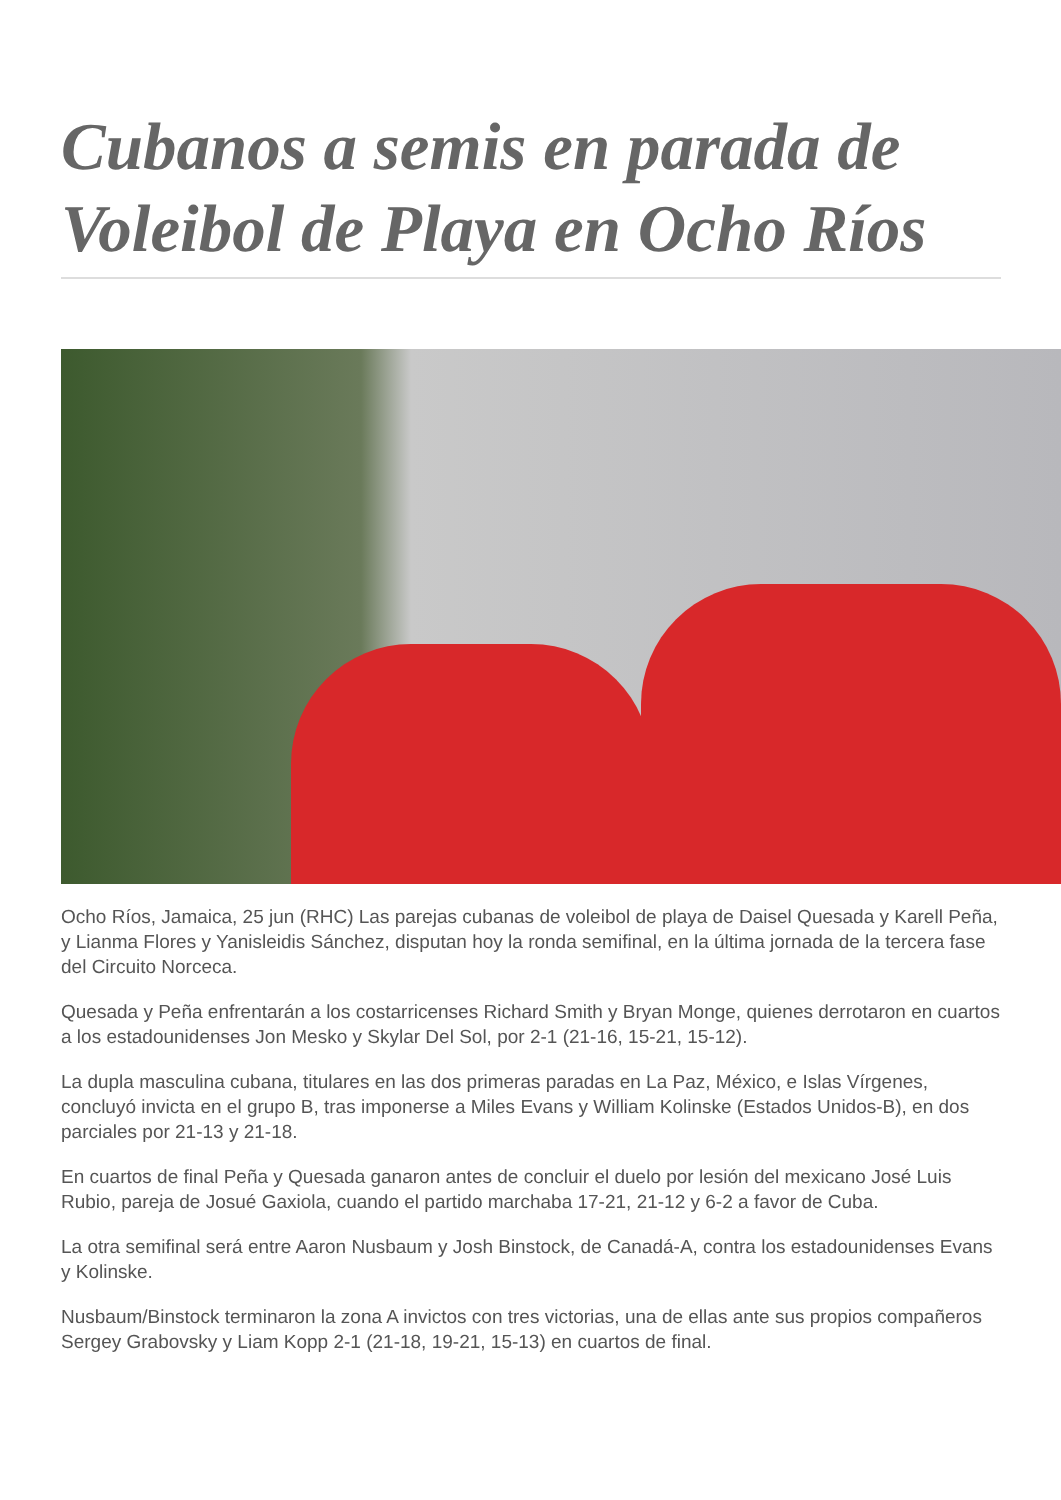Cubanos a semis en parada de Voleibol de Playa en Ocho Ríos
Ocho Ríos, Jamaica, 25 jun (RHC) Las parejas cubanas de voleibol de playa de Daisel Quesada y Karell Peña, y Lianma Flores y Yanisleidis Sánchez, disputan hoy la ronda semifinal, en la última jornada de la tercera fase del Circuito Norceca.
Quesada y Peña enfrentarán a los costarricenses Richard Smith y Bryan Monge, quienes derrotaron en cuartos a los estadounidenses Jon Mesko y Skylar Del Sol, por 2-1 (21-16, 15-21, 15-12).
La dupla masculina cubana, titulares en las dos primeras paradas en La Paz, México, e Islas Vírgenes, concluyó invicta en el grupo B, tras imponerse a Miles Evans y William Kolinske (Estados Unidos-B), en dos parciales por 21-13 y 21-18.
En cuartos de final Peña y Quesada ganaron antes de concluir el duelo por lesión del mexicano José Luis Rubio, pareja de Josué Gaxiola, cuando el partido marchaba 17-21, 21-12 y 6-2 a favor de Cuba.
La otra semifinal será entre Aaron Nusbaum y Josh Binstock, de Canadá-A, contra los estadounidenses Evans y Kolinske.
Nusbaum/Binstock terminaron la zona A invictos con tres victorias, una de ellas ante sus propios compañeros Sergey Grabovsky y Liam Kopp 2-1 (21-18, 19-21, 15-13) en cuartos de final.